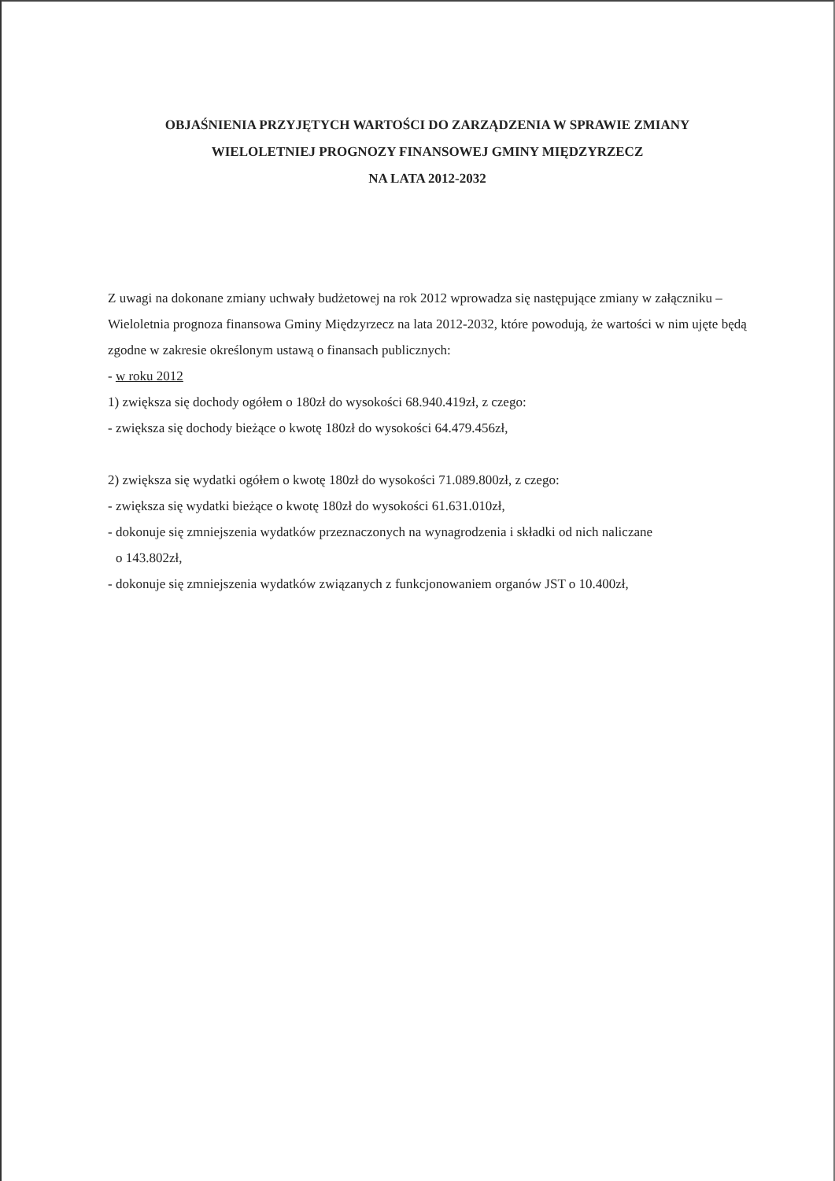OBJAŚNIENIA PRZYJĘTYCH WARTOŚCI DO ZARZĄDZENIA W SPRAWIE ZMIANY
WIELOLETNIEJ PROGNOZY FINANSOWEJ GMINY MIĘDZYRZECZ
NA LATA 2012-2032
Z uwagi na dokonane zmiany uchwały budżetowej na rok 2012 wprowadza się następujące zmiany w załączniku – Wieloletnia prognoza finansowa Gminy Międzyrzecz na lata 2012-2032, które powodują, że wartości w nim ujęte będą zgodne w zakresie określonym ustawą o finansach publicznych:
- w roku 2012
1) zwiększa się dochody ogółem o 180zł do wysokości 68.940.419zł, z czego:
- zwiększa się dochody bieżące o kwotę 180zł do wysokości 64.479.456zł,
2) zwiększa się wydatki ogółem o kwotę 180zł do wysokości 71.089.800zł, z czego:
- zwiększa się wydatki bieżące o kwotę 180zł do wysokości 61.631.010zł,
- dokonuje się zmniejszenia wydatków przeznaczonych na wynagrodzenia i składki od nich naliczane
o 143.802zł,
- dokonuje się zmniejszenia wydatków związanych z funkcjonowaniem organów JST o 10.400zł,